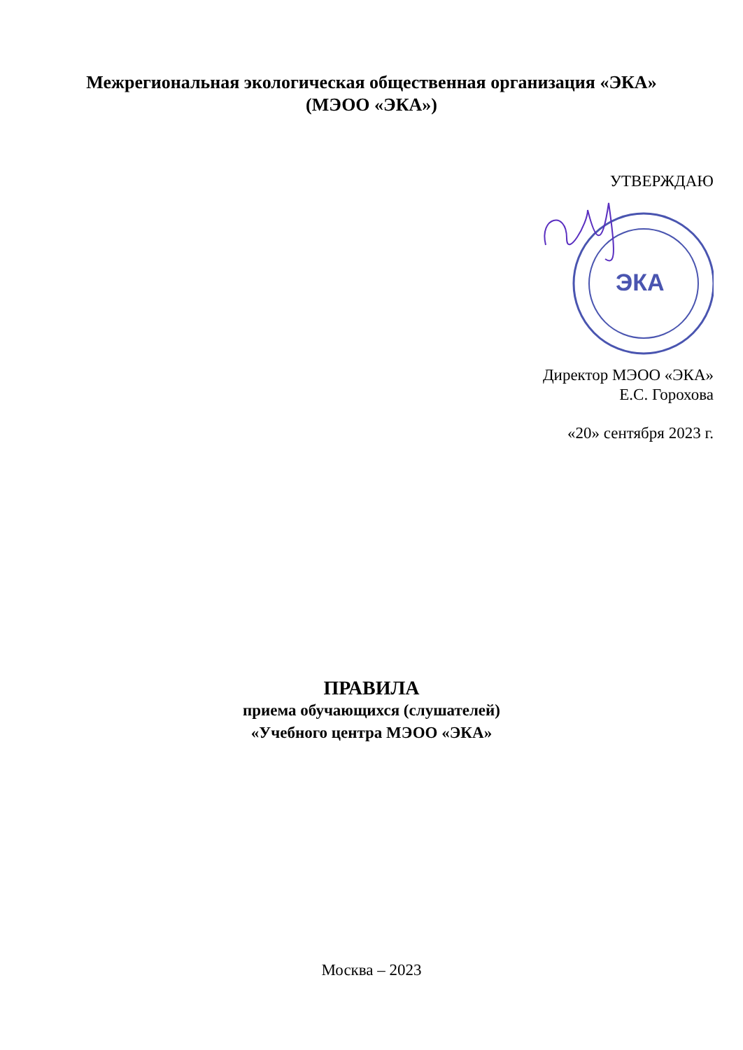Межрегиональная экологическая общественная организация «ЭКА»
(МЭОО «ЭКА»)
УТВЕРЖДАЮ
ЭКА
Директор МЭОО «ЭКА»
Е.С. Горохова
«20» сентября 2023 г.
ПРАВИЛА
приема обучающихся (слушателей)
«Учебного центра МЭОО «ЭКА»
Москва – 2023